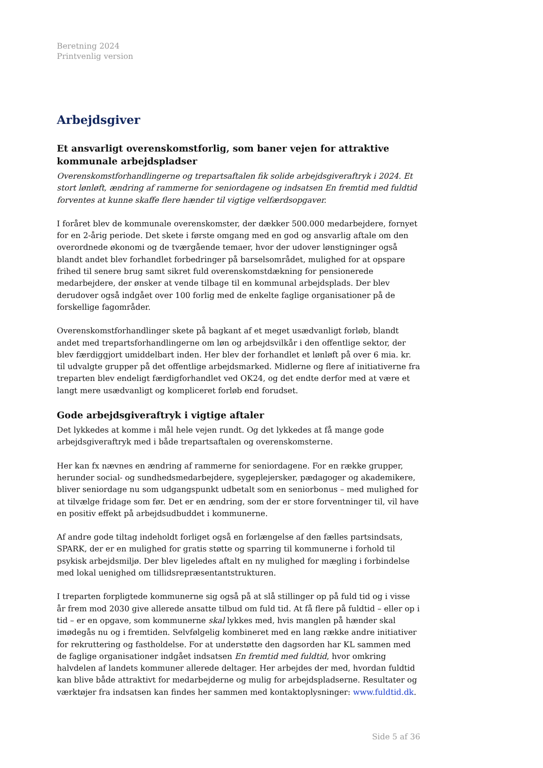Beretning 2024
Printvenlig version
Arbejdsgiver
Et ansvarligt overenskomstforlig, som baner vejen for attraktive kommunale arbejdspladser
Overenskomstforhandlingerne og trepartsaftalen fik solide arbejdsgiveraftryk i 2024. Et stort lønløft, ændring af rammerne for seniordagene og indsatsen En fremtid med fuldtid forventes at kunne skaffe flere hænder til vigtige velfærdsopgaver.
I foråret blev de kommunale overenskomster, der dækker 500.000 medarbejdere, fornyet for en 2-årig periode. Det skete i første omgang med en god og ansvarlig aftale om den overordnede økonomi og de tværgående temaer, hvor der udover lønstigninger også blandt andet blev forhandlet forbedringer på barselsområdet, mulighed for at opspare frihed til senere brug samt sikret fuld overenskomstdækning for pensionerede medarbejdere, der ønsker at vende tilbage til en kommunal arbejdsplads. Der blev derudover også indgået over 100 forlig med de enkelte faglige organisationer på de forskellige fagområder.
Overenskomstforhandlinger skete på bagkant af et meget usædvanligt forløb, blandt andet med trepartsforhandlingerne om løn og arbejdsvilkår i den offentlige sektor, der blev færdiggjort umiddelbart inden. Her blev der forhandlet et lønløft på over 6 mia. kr. til udvalgte grupper på det offentlige arbejdsmarked. Midlerne og flere af initiativerne fra treparten blev endeligt færdigforhandlet ved OK24, og det endte derfor med at være et langt mere usædvanligt og kompliceret forløb end forudset.
Gode arbejdsgiveraftryk i vigtige aftaler
Det lykkedes at komme i mål hele vejen rundt. Og det lykkedes at få mange gode arbejdsgiveraftryk med i både trepartsaftalen og overenskomsterne.
Her kan fx nævnes en ændring af rammerne for seniordagene. For en række grupper, herunder social- og sundhedsmedarbejdere, sygeplejersker, pædagoger og akademikere, bliver seniordage nu som udgangspunkt udbetalt som en seniorbonus – med mulighed for at tilvælge fridage som før. Det er en ændring, som der er store forventninger til, vil have en positiv effekt på arbejdsudbuddet i kommunerne.
Af andre gode tiltag indeholdt forliget også en forlængelse af den fælles partsindsats, SPARK, der er en mulighed for gratis støtte og sparring til kommunerne i forhold til psykisk arbejdsmiljø. Der blev ligeledes aftalt en ny mulighed for mægling i forbindelse med lokal uenighed om tillidsrepræsentantstrukturen.
I treparten forpligtede kommunerne sig også på at slå stillinger op på fuld tid og i visse år frem mod 2030 give allerede ansatte tilbud om fuld tid. At få flere på fuldtid – eller op i tid – er en opgave, som kommunerne skal lykkes med, hvis manglen på hænder skal imødegås nu og i fremtiden. Selvfølgelig kombineret med en lang række andre initiativer for rekruttering og fastholdelse. For at understøtte den dagsorden har KL sammen med de faglige organisationer indgået indsatsen En fremtid med fuldtid, hvor omkring halvdelen af landets kommuner allerede deltager. Her arbejdes der med, hvordan fuldtid kan blive både attraktivt for medarbejderne og mulig for arbejdspladserne. Resultater og værktøjer fra indsatsen kan findes her sammen med kontaktoplysninger: www.fuldtid.dk.
Side 5 af 36